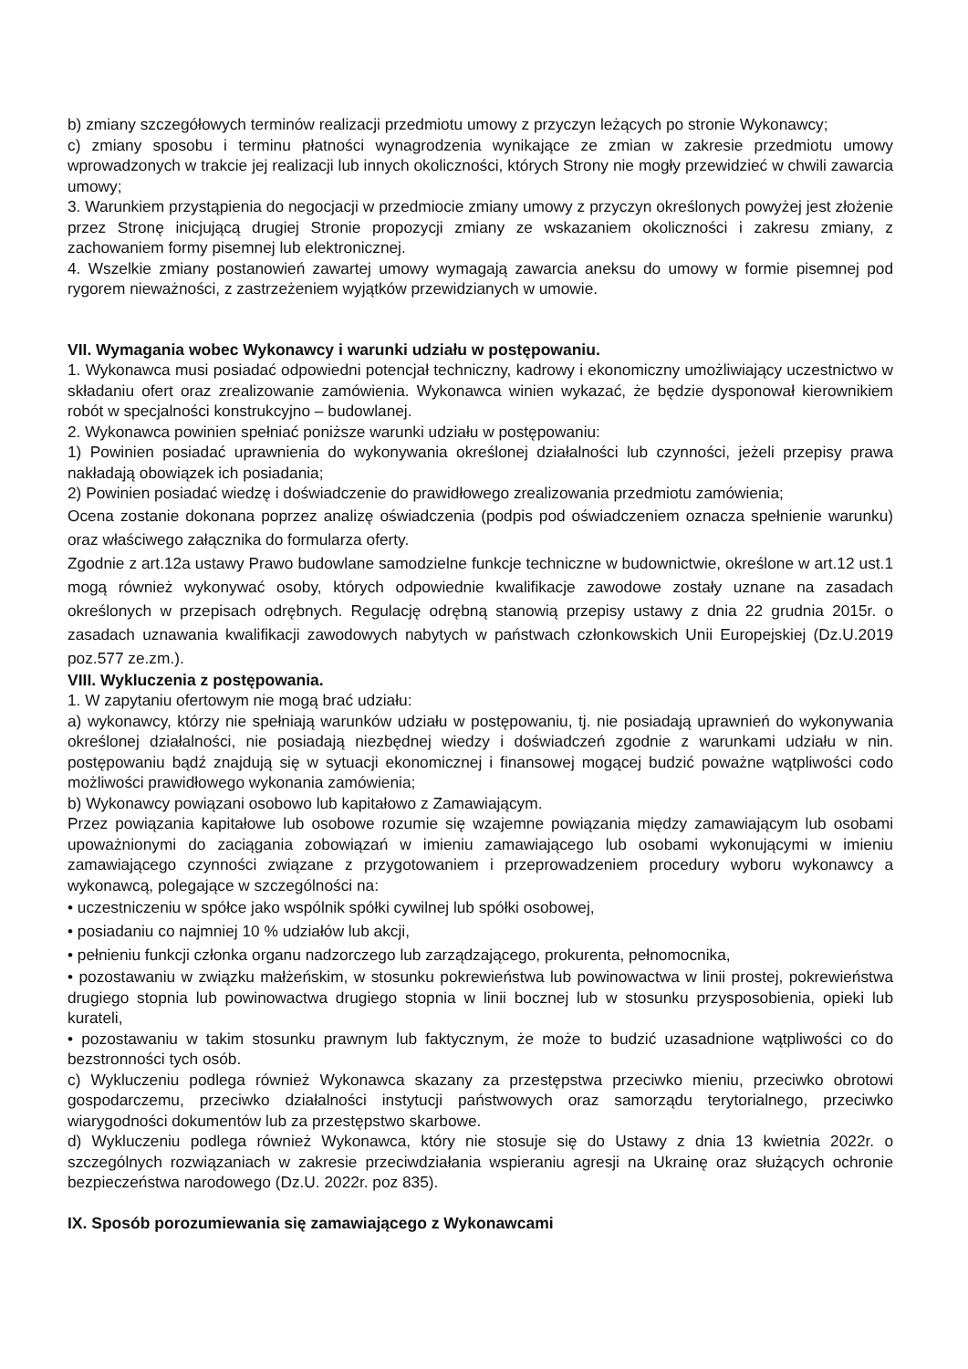b) zmiany szczegółowych terminów realizacji przedmiotu umowy z przyczyn leżących po stronie Wykonawcy;
c) zmiany sposobu i terminu płatności wynagrodzenia wynikające ze zmian w zakresie przedmiotu umowy wprowadzonych w trakcie jej realizacji lub innych okoliczności, których Strony nie mogły przewidzieć w chwili zawarcia umowy;
3. Warunkiem przystąpienia do negocjacji w przedmiocie zmiany umowy z przyczyn określonych powyżej jest złożenie przez Stronę inicjującą drugiej Stronie propozycji zmiany ze wskazaniem okoliczności i zakresu zmiany, z zachowaniem formy pisemnej lub elektronicznej.
4. Wszelkie zmiany postanowień zawartej umowy wymagają zawarcia aneksu do umowy w formie pisemnej pod rygorem nieważności, z zastrzeżeniem wyjątków przewidzianych w umowie.
VII. Wymagania wobec Wykonawcy i warunki udziału w postępowaniu.
1. Wykonawca musi posiadać odpowiedni potencjał techniczny, kadrowy i ekonomiczny umożliwiający uczestnictwo w składaniu ofert oraz zrealizowanie zamówienia. Wykonawca winien wykazać, że będzie dysponował kierownikiem robót w specjalności konstrukcyjno – budowlanej.
2. Wykonawca powinien spełniać poniższe warunki udziału w postępowaniu:
1) Powinien posiadać uprawnienia do wykonywania określonej działalności lub czynności, jeżeli przepisy prawa nakładają obowiązek ich posiadania;
2) Powinien posiadać wiedzę i doświadczenie do prawidłowego zrealizowania przedmiotu zamówienia;
Ocena zostanie dokonana poprzez analizę oświadczenia (podpis pod oświadczeniem oznacza spełnienie warunku) oraz właściwego załącznika do formularza oferty.
Zgodnie z art.12a ustawy Prawo budowlane samodzielne funkcje techniczne w budownictwie, określone w art.12 ust.1 mogą również wykonywać osoby, których odpowiednie kwalifikacje zawodowe zostały uznane na zasadach określonych w przepisach odrębnych. Regulację odrębną stanowią przepisy ustawy z dnia 22 grudnia 2015r. o zasadach uznawania kwalifikacji zawodowych nabytych w państwach członkowskich Unii Europejskiej (Dz.U.2019 poz.577 ze.zm.).
VIII. Wykluczenia z postępowania.
1. W zapytaniu ofertowym nie mogą brać udziału:
a) wykonawcy, którzy nie spełniają warunków udziału w postępowaniu, tj. nie posiadają uprawnień do wykonywania określonej działalności, nie posiadają niezbędnej wiedzy i doświadczeń zgodnie z warunkami udziału w nin. postępowaniu bądź znajdują się w sytuacji ekonomicznej i finansowej mogącej budzić poważne wątpliwości codo możliwości prawidłowego wykonania zamówienia;
b) Wykonawcy powiązani osobowo lub kapitałowo z Zamawiającym.
Przez powiązania kapitałowe lub osobowe rozumie się wzajemne powiązania między zamawiającym lub osobami upoważnionymi do zaciągania zobowiązań w imieniu zamawiającego lub osobami wykonującymi w imieniu zamawiającego czynności związane z przygotowaniem i przeprowadzeniem procedury wyboru wykonawcy a wykonawcą, polegające w szczególności na:
• uczestniczeniu w spółce jako wspólnik spółki cywilnej lub spółki osobowej,
• posiadaniu co najmniej 10 % udziałów lub akcji,
• pełnieniu funkcji członka organu nadzorczego lub zarządzającego, prokurenta, pełnomocnika,
• pozostawaniu w związku małżeńskim, w stosunku pokrewieństwa lub powinowactwa w linii prostej, pokrewieństwa drugiego stopnia lub powinowactwa drugiego stopnia w linii bocznej lub w stosunku przysposobienia, opieki lub kurateli,
• pozostawaniu w takim stosunku prawnym lub faktycznym, że może to budzić uzasadnione wątpliwości co do bezstronności tych osób.
c) Wykluczeniu podlega również Wykonawca skazany za przestępstwa przeciwko mieniu, przeciwko obrotowi gospodarczemu, przeciwko działalności instytucji państwowych oraz samorządu terytorialnego, przeciwko wiarygodności dokumentów lub za przestępstwo skarbowe.
d) Wykluczeniu podlega również Wykonawca, który nie stosuje się do Ustawy z dnia 13 kwietnia 2022r. o szczególnych rozwiązaniach w zakresie przeciwdziałania wspieraniu agresji na Ukrainę oraz służących ochronie bezpieczeństwa narodowego (Dz.U. 2022r. poz 835).
IX. Sposób porozumiewania się zamawiającego z Wykonawcami